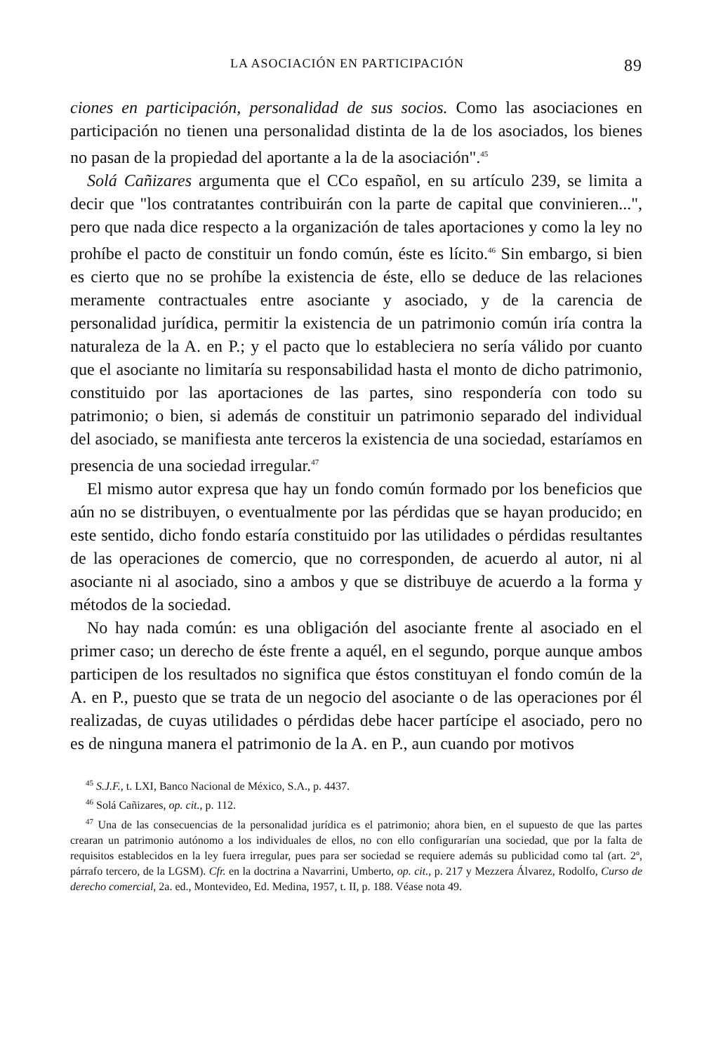LA ASOCIACIÓN EN PARTICIPACIÓN 89
ciones en participación, personalidad de sus socios. Como las asociaciones en participación no tienen una personalidad distinta de la de los asociados, los bienes no pasan de la propiedad del aportante a la de la asociación".<sup>45</sup>
Solá Cañizares argumenta que el CCo español, en su artículo 239, se limita a decir que "los contratantes contribuirán con la parte de capital que convinieren...", pero que nada dice respecto a la organización de tales aportaciones y como la ley no prohíbe el pacto de constituir un fondo común, éste es lícito.<sup>46</sup> Sin embargo, si bien es cierto que no se prohíbe la existencia de éste, ello se deduce de las relaciones meramente contractuales entre asociante y asociado, y de la carencia de personalidad jurídica, permitir la existencia de un patrimonio común iría contra la naturaleza de la A. en P.; y el pacto que lo estableciera no sería válido por cuanto que el asociante no limitaría su responsabilidad hasta el monto de dicho patrimonio, constituido por las aportaciones de las partes, sino respondería con todo su patrimonio; o bien, si además de constituir un patrimonio separado del individual del asociado, se manifiesta ante terceros la existencia de una sociedad, estaríamos en presencia de una sociedad irregular.<sup>47</sup>
El mismo autor expresa que hay un fondo común formado por los beneficios que aún no se distribuyen, o eventualmente por las pérdidas que se hayan producido; en este sentido, dicho fondo estaría constituido por las utilidades o pérdidas resultantes de las operaciones de comercio, que no corresponden, de acuerdo al autor, ni al asociante ni al asociado, sino a ambos y que se distribuye de acuerdo a la forma y métodos de la sociedad.
No hay nada común: es una obligación del asociante frente al asociado en el primer caso; un derecho de éste frente a aquél, en el segundo, porque aunque ambos participen de los resultados no significa que éstos constituyan el fondo común de la A. en P., puesto que se trata de un negocio del asociante o de las operaciones por él realizadas, de cuyas utilidades o pérdidas debe hacer partícipe el asociado, pero no es de ninguna manera el patrimonio de la A. en P., aun cuando por motivos
<sup>45</sup> S.J.F., t. LXI, Banco Nacional de México, S.A., p. 4437.
<sup>46</sup> Solá Cañizares, op. cit., p. 112.
<sup>47</sup> Una de las consecuencias de la personalidad jurídica es el patrimonio; ahora bien, en el supuesto de que las partes crearan un patrimonio autónomo a los individuales de ellos, no con ello configurarían una sociedad, que por la falta de requisitos establecidos en la ley fuera irregular, pues para ser sociedad se requiere además su publicidad como tal (art. 2º, párrafo tercero, de la LGSM). Cfr. en la doctrina a Navarrini, Umberto, op. cit., p. 217 y Mezzera Álvarez, Rodolfo, Curso de derecho comercial, 2a. ed., Montevideo, Ed. Medina, 1957, t. II, p. 188. Véase nota 49.